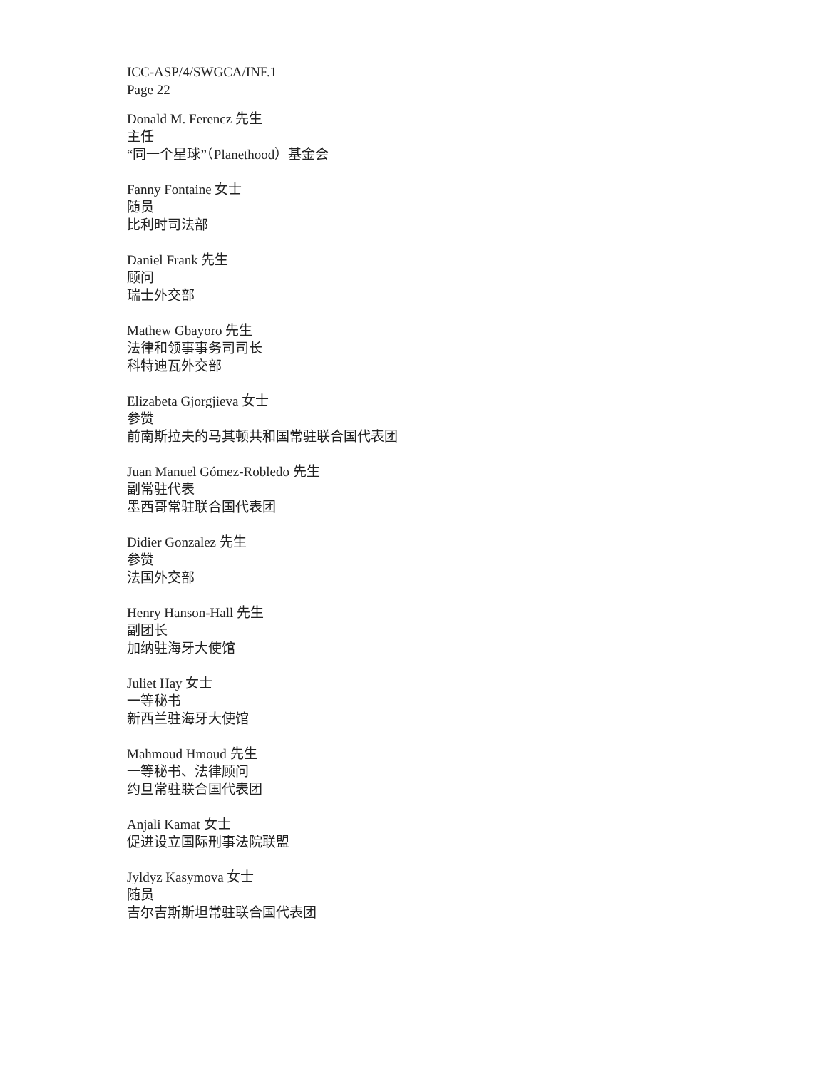ICC-ASP/4/SWGCA/INF.1
Page 22
Donald M. Ferencz 先生
主任
“同一个星球”（Planethood）基金会
Fanny Fontaine 女士
随员
比利时司法部
Daniel Frank 先生
顾问
瑞士外交部
Mathew Gbayoro 先生
法律和领事事务司司长
科特迪瓦外交部
Elizabeta Gjorgjieva 女士
参赞
前南斯拉夫的马其顿共和国常驻联合国代表团
Juan Manuel Gómez-Robledo 先生
副常驻代表
墨西哥常驻联合国代表团
Didier Gonzalez 先生
参赞
法国外交部
Henry Hanson-Hall 先生
副团长
加纳驻海牙大使馆
Juliet Hay 女士
一等秘书
新西兰驻海牙大使馆
Mahmoud Hmoud 先生
一等秘书、法律顾问
约旦常驻联合国代表团
Anjali Kamat 女士
促进设立国际刑事法院联盟
Jyldyz Kasymova 女士
随员
吉尔吉斯斯坦常驻联合国代表团